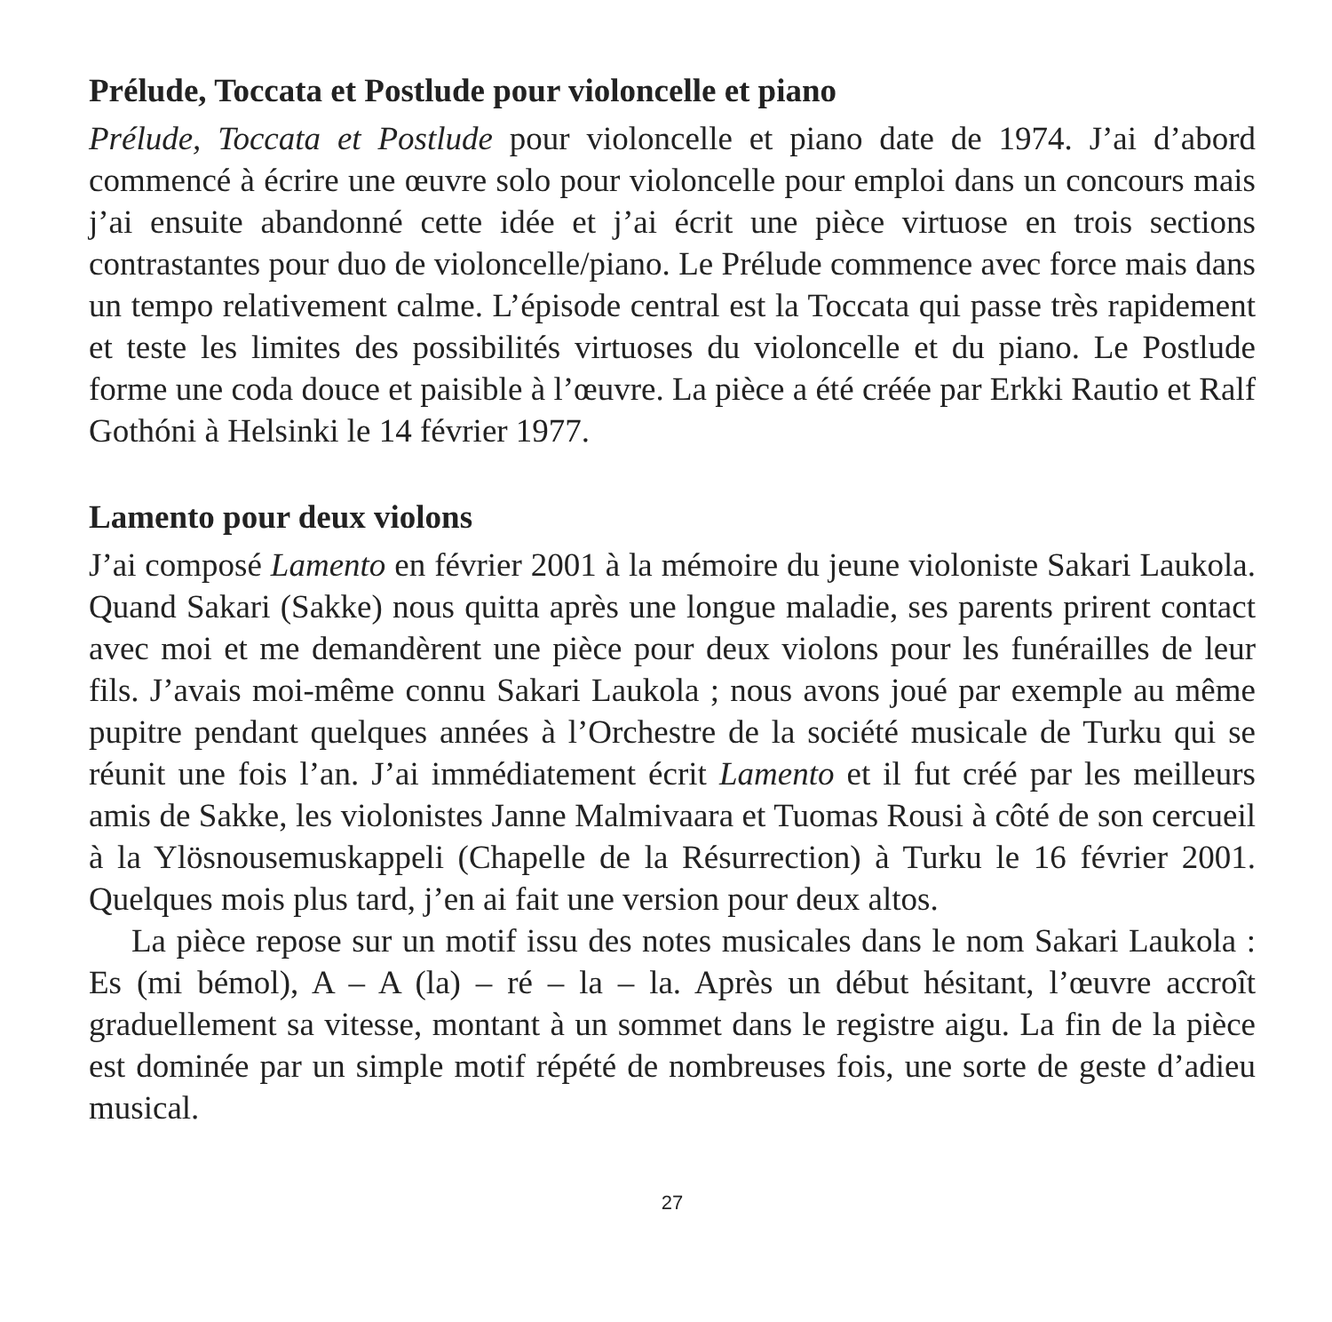Prélude, Toccata et Postlude pour violoncelle et piano
Prélude, Toccata et Postlude pour violoncelle et piano date de 1974. J’ai d’abord commencé à écrire une œuvre solo pour violoncelle pour emploi dans un concours mais j’ai ensuite abandonné cette idée et j’ai écrit une pièce virtuose en trois sections contrastantes pour duo de violoncelle/piano. Le Prélude commence avec force mais dans un tempo relativement calme. L’épisode central est la Toccata qui passe très rapidement et teste les limites des possibilités virtuoses du violoncelle et du piano. Le Postlude forme une coda douce et paisible à l’œuvre. La pièce a été créée par Erkki Rautio et Ralf Gothóni à Helsinki le 14 février 1977.
Lamento pour deux violons
J’ai composé Lamento en février 2001 à la mémoire du jeune violoniste Sakari Laukola. Quand Sakari (Sakke) nous quitta après une longue maladie, ses parents prirent contact avec moi et me demandèrent une pièce pour deux violons pour les funérailles de leur fils. J’avais moi-même connu Sakari Laukola ; nous avons joué par exemple au même pupitre pendant quelques années à l’Orchestre de la société musicale de Turku qui se réunit une fois l’an. J’ai immédiatement écrit Lamento et il fut créé par les meilleurs amis de Sakke, les violonistes Janne Malmivaara et Tuomas Rousi à côté de son cercueil à la Ylösnousemuskappeli (Chapelle de la Résurrection) à Turku le 16 février 2001. Quelques mois plus tard, j’en ai fait une version pour deux altos.
La pièce repose sur un motif issu des notes musicales dans le nom Sakari Laukola : Es (mi bémol), A – A (la) – ré – la – la. Après un début hésitant, l’œuvre accroît graduellement sa vitesse, montant à un sommet dans le registre aigu. La fin de la pièce est dominée par un simple motif répété de nombreuses fois, une sorte de geste d’adieu musical.
27